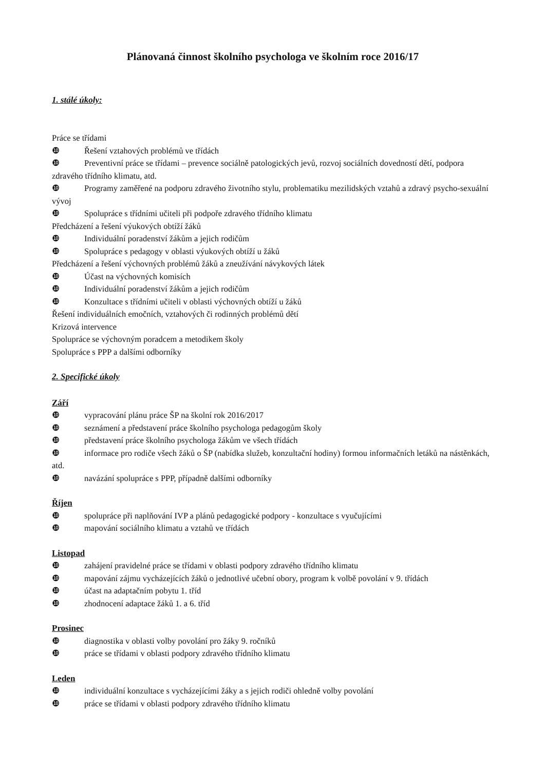Plánovaná činnost školního psychologa ve školním roce 2016/17
1. stálé úkoly:
Práce se třídami
❿ Řešení vztahových problémů ve třídách
❿ Preventivní práce se třídami – prevence sociálně patologických jevů, rozvoj sociálních dovedností dětí, podpora zdravého třídního klimatu, atd.
❿ Programy zaměřené na podporu zdravého životního stylu, problematiku mezilidských vztahů a zdravý psycho-sexuální vývoj
❿ Spolupráce s třídními učiteli při podpoře zdravého třídního klimatu
Předcházení a řešení výukových obtíží žáků
❿ Individuální poradenství žákům a jejich rodičům
❿ Spolupráce s pedagogy v oblasti výukových obtíží u žáků
Předcházení a řešení výchovných problémů žáků a zneužívání návykových látek
❿ Účast na výchovných komisích
❿ Individuální poradenství žákům a jejich rodičům
❿ Konzultace s třídními učiteli v oblasti výchovných obtíží u žáků
Řešení individuálních emočních, vztahových či rodinných problémů dětí
Krizová intervence
Spolupráce se výchovným poradcem a metodikem školy
Spolupráce s PPP a dalšími odborníky
2. Specifické úkoly
Září
❿ vypracování plánu práce ŠP na školní rok 2016/2017
❿ seznámení a představení práce školního psychologa pedagogům školy
❿ představení práce školního psychologa žákům ve všech třídách
❿ informace pro rodiče všech žáků o ŠP (nabídka služeb, konzultační hodiny) formou informačních letáků na nástěnkách, atd.
❿ navázání spolupráce s PPP, případně dalšími odborníky
Říjen
❿ spolupráce při naplňování IVP a plánů pedagogické podpory - konzultace s vyučujícími
❿ mapování sociálního klimatu a vztahů ve třídách
Listopad
❿ zahájení pravidelné práce se třídami v oblasti podpory zdravého třídního klimatu
❿ mapování zájmu vycházejících žáků o jednotlivé učební obory, program k volbě povolání v 9. třídách
❿ účast na adaptačním pobytu 1. tříd
❿ zhodnocení adaptace žáků 1. a 6. tříd
Prosinec
❿ diagnostika v oblasti volby povolání pro žáky 9. ročníků
❿ práce se třídami v oblasti podpory zdravého třídního klimatu
Leden
❿ individuální konzultace s vycházejícími žáky a s jejich rodiči ohledně volby povolání
❿ práce se třídami v oblasti podpory zdravého třídního klimatu